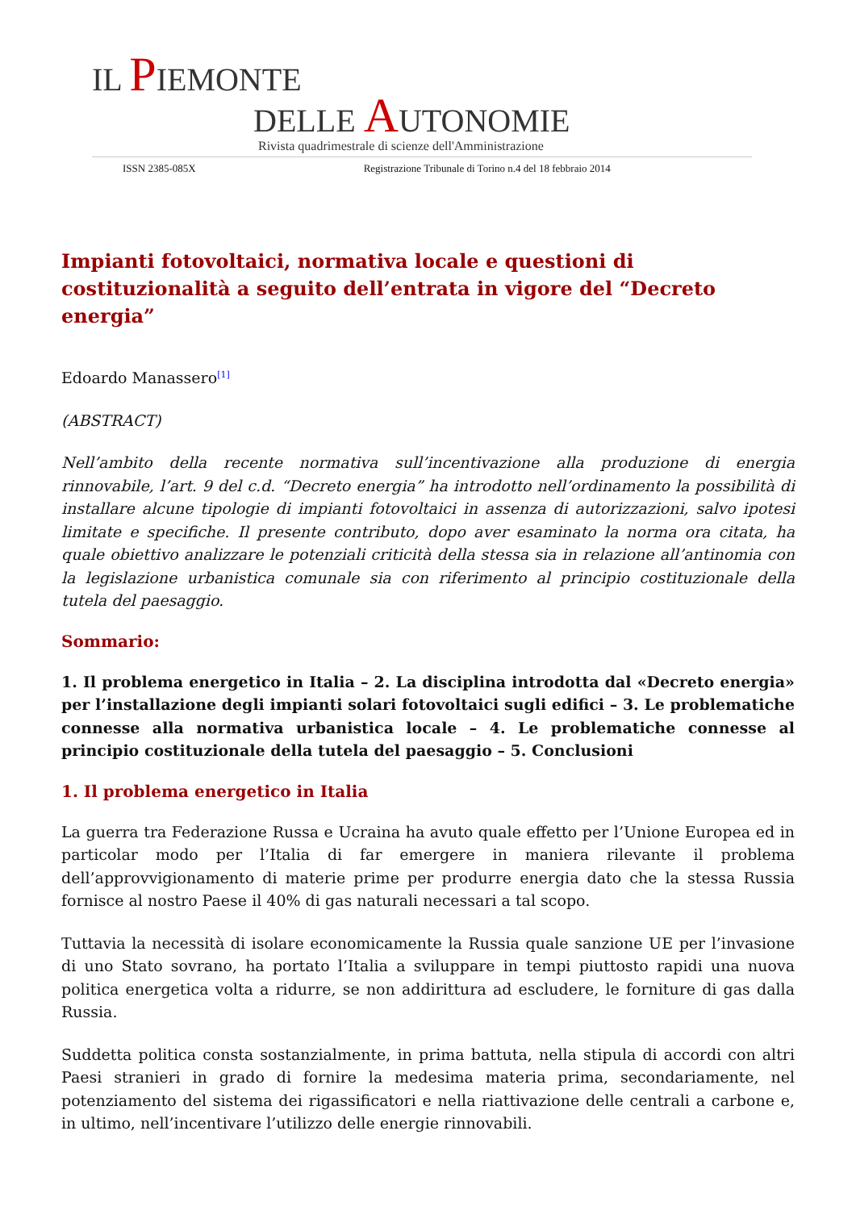IL PIEMONTE
DELLE AUTONOMIE
Rivista quadrimestrale di scienze dell'Amministrazione
ISSN 2385-085X Registrazione Tribunale di Torino n.4 del 18 febbraio 2014
Impianti fotovoltaici, normativa locale e questioni di costituzionalità a seguito dell’entrata in vigore del “Decreto energia”
Edoardo Manassero<sup>[1]</sup>
(ABSTRACT)
Nell’ambito della recente normativa sull’incentivazione alla produzione di energia rinnovabile, l’art. 9 del c.d. “Decreto energia” ha introdotto nell’ordinamento la possibilità di installare alcune tipologie di impianti fotovoltaici in assenza di autorizzazioni, salvo ipotesi limitate e specifiche. Il presente contributo, dopo aver esaminato la norma ora citata, ha quale obiettivo analizzare le potenziali criticità della stessa sia in relazione all’antinomia con la legislazione urbanistica comunale sia con riferimento al principio costituzionale della tutela del paesaggio.
Sommario:
1. Il problema energetico in Italia – 2. La disciplina introdotta dal «Decreto energia» per l’installazione degli impianti solari fotovoltaici sugli edifici – 3. Le problematiche connesse alla normativa urbanistica locale – 4. Le problematiche connesse al principio costituzionale della tutela del paesaggio – 5. Conclusioni
1. Il problema energetico in Italia
La guerra tra Federazione Russa e Ucraina ha avuto quale effetto per l’Unione Europea ed in particolar modo per l’Italia di far emergere in maniera rilevante il problema dell’approvvigionamento di materie prime per produrre energia dato che la stessa Russia fornisce al nostro Paese il 40% di gas naturali necessari a tal scopo.
Tuttavia la necessità di isolare economicamente la Russia quale sanzione UE per l’invasione di uno Stato sovrano, ha portato l’Italia a sviluppare in tempi piuttosto rapidi una nuova politica energetica volta a ridurre, se non addirittura ad escludere, le forniture di gas dalla Russia.
Suddetta politica consta sostanzialmente, in prima battuta, nella stipula di accordi con altri Paesi stranieri in grado di fornire la medesima materia prima, secondariamente, nel potenziamento del sistema dei rigassificatori e nella riattivazione delle centrali a carbone e, in ultimo, nell’incentivare l’utilizzo delle energie rinnovabili.